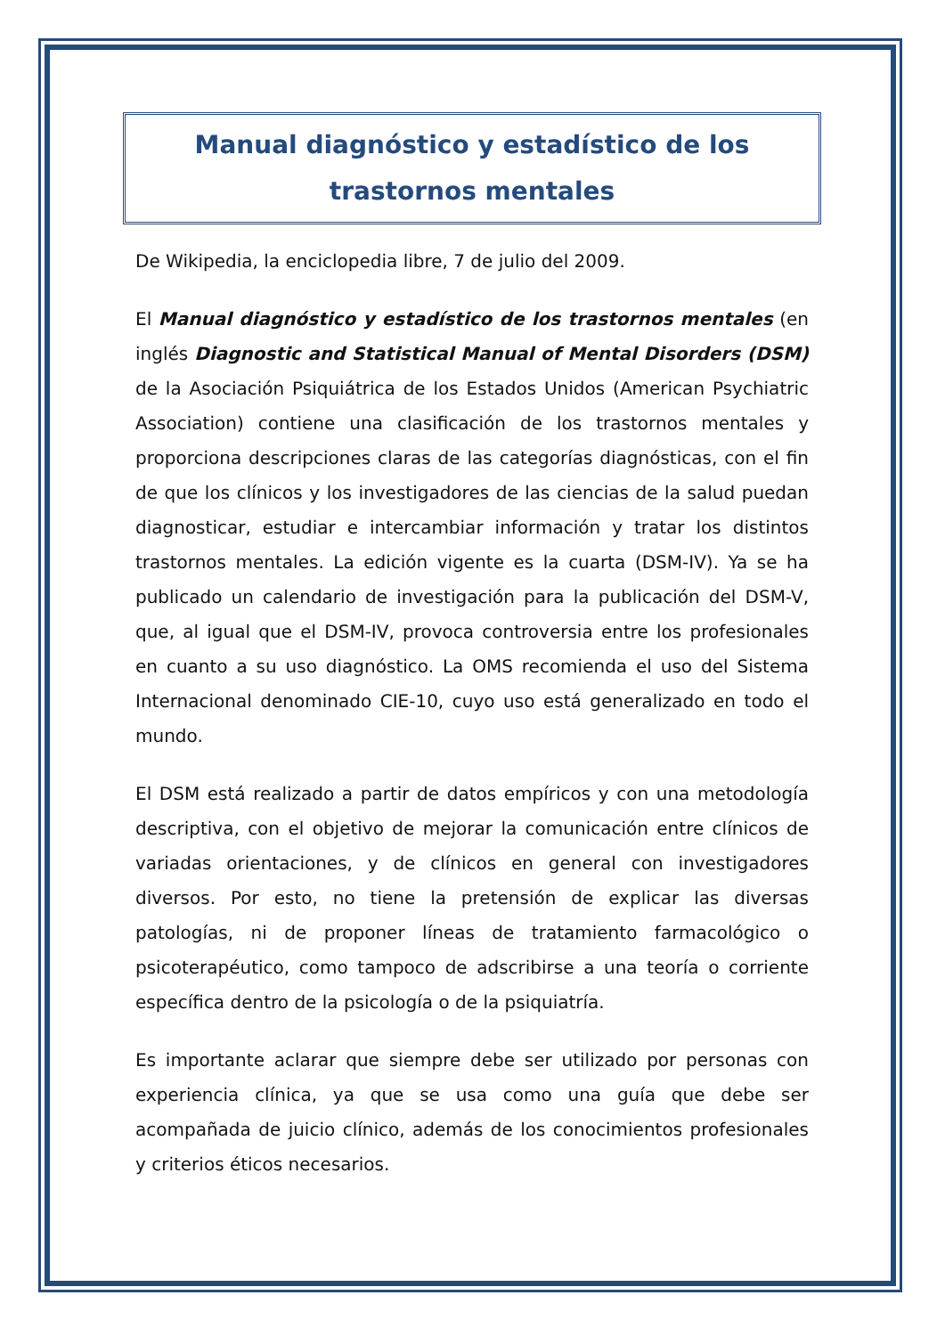Manual diagnóstico y estadístico de los trastornos mentales
De Wikipedia, la enciclopedia libre, 7 de julio del 2009.
El Manual diagnóstico y estadístico de los trastornos mentales (en inglés Diagnostic and Statistical Manual of Mental Disorders (DSM) de la Asociación Psiquiátrica de los Estados Unidos (American Psychiatric Association) contiene una clasificación de los trastornos mentales y proporciona descripciones claras de las categorías diagnósticas, con el fin de que los clínicos y los investigadores de las ciencias de la salud puedan diagnosticar, estudiar e intercambiar información y tratar los distintos trastornos mentales. La edición vigente es la cuarta (DSM-IV). Ya se ha publicado un calendario de investigación para la publicación del DSM-V, que, al igual que el DSM-IV, provoca controversia entre los profesionales en cuanto a su uso diagnóstico. La OMS recomienda el uso del Sistema Internacional denominado CIE-10, cuyo uso está generalizado en todo el mundo.
El DSM está realizado a partir de datos empíricos y con una metodología descriptiva, con el objetivo de mejorar la comunicación entre clínicos de variadas orientaciones, y de clínicos en general con investigadores diversos. Por esto, no tiene la pretensión de explicar las diversas patologías, ni de proponer líneas de tratamiento farmacológico o psicoterapéutico, como tampoco de adscribirse a una teoría o corriente específica dentro de la psicología o de la psiquiatría.
Es importante aclarar que siempre debe ser utilizado por personas con experiencia clínica, ya que se usa como una guía que debe ser acompañada de juicio clínico, además de los conocimientos profesionales y criterios éticos necesarios.